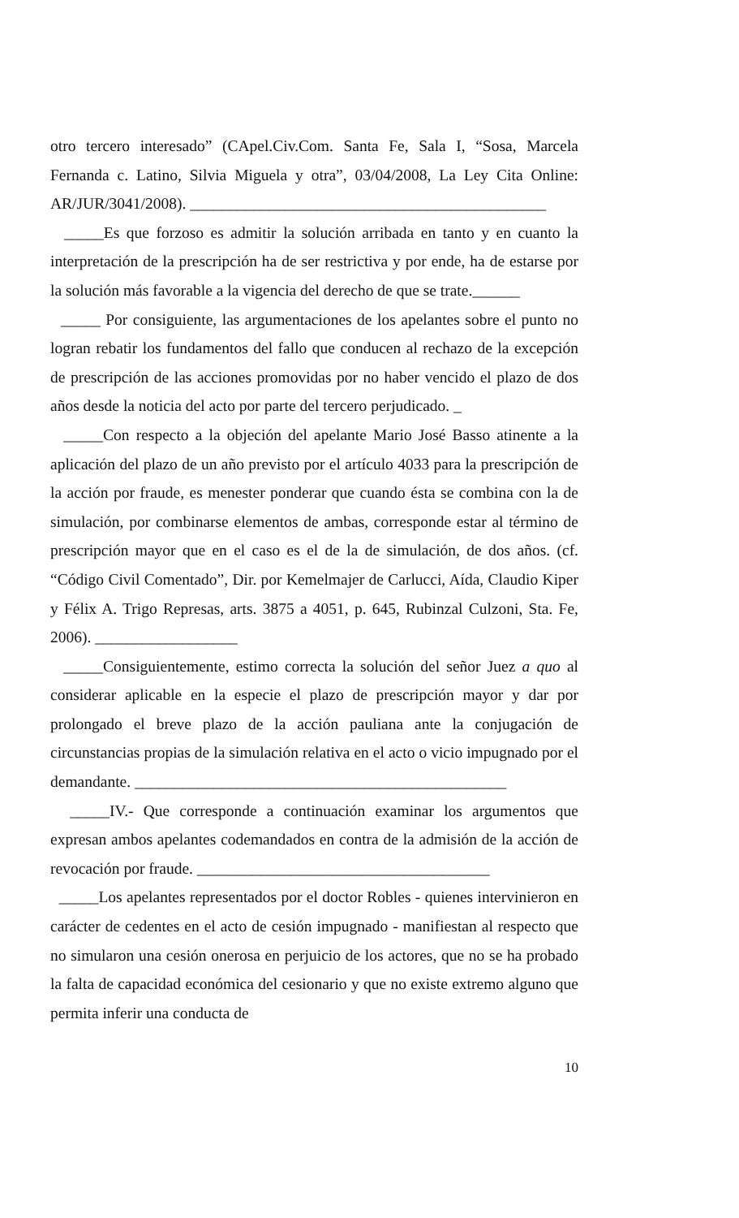otro tercero interesado” (CApel.Civ.Com. Santa Fe, Sala I, “Sosa, Marcela Fernanda c. Latino, Silvia Miguela y otra”, 03/04/2008, La Ley Cita Online: AR/JUR/3041/2008). _____________________________________________
_____Es que forzoso es admitir la solución arribada en tanto y en cuanto la interpretación de la prescripción ha de ser restrictiva y por ende, ha de estarse por la solución más favorable a la vigencia del derecho de que se trate.______
_____ Por consiguiente, las argumentaciones de los apelantes sobre el punto no logran rebatir los fundamentos del fallo que conducen al rechazo de la excepción de prescripción de las acciones promovidas por no haber vencido el plazo de dos años desde la noticia del acto por parte del tercero perjudicado. _
_____Con respecto a la objeción del apelante Mario José Basso atinente a la aplicación del plazo de un año previsto por el artículo 4033 para la prescripción de la acción por fraude, es menester ponderar que cuando ésta se combina con la de simulación, por combinarse elementos de ambas, corresponde estar al término de prescripción mayor que en el caso es el de la de simulación, de dos años. (cf. “Código Civil Comentado”, Dir. por Kemelmajer de Carlucci, Aída, Claudio Kiper y Félix A. Trigo Represas, arts. 3875 a 4051, p. 645, Rubinzal Culzoni, Sta. Fe, 2006). __________________
_____Consiguientemente, estimo correcta la solución del señor Juez a quo al considerar aplicable en la especie el plazo de prescripción mayor y dar por prolongado el breve plazo de la acción pauliana ante la conjugación de circunstancias propias de la simulación relativa en el acto o vicio impugnado por el demandante. _______________________________________________
_____IV.- Que corresponde a continuación examinar los argumentos que expresan ambos apelantes codemandados en contra de la admisión de la acción de revocación por fraude. _____________________________________
_____Los apelantes representados por el doctor Robles - quienes intervinieron en carácter de cedentes en el acto de cesión impugnado - manifiestan al respecto que no simularon una cesión onerosa en perjuicio de los actores, que no se ha probado la falta de capacidad económica del cesionario y que no existe extremo alguno que permita inferir una conducta de
10